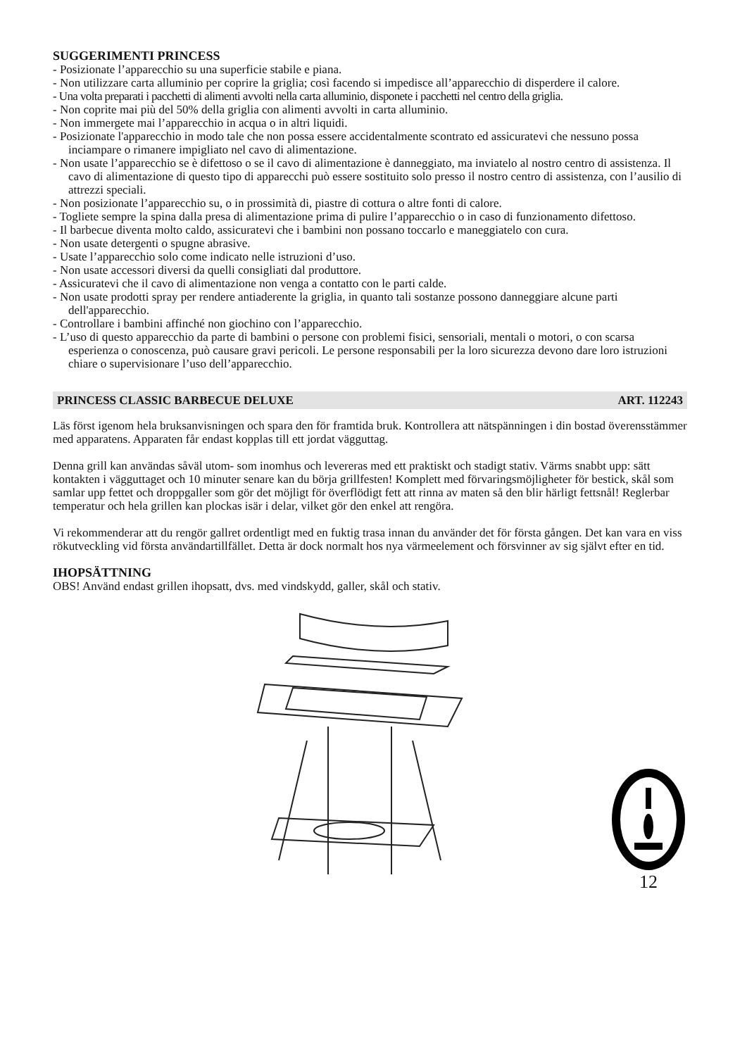SUGGERIMENTI PRINCESS
- Posizionate l’apparecchio su una superficie stabile e piana.
- Non utilizzare carta alluminio per coprire la griglia; così facendo si impedisce all’apparecchio di disperdere il calore.
- Una volta preparati i pacchetti di alimenti avvolti nella carta alluminio, disponete i pacchetti nel centro della griglia.
- Non coprite mai più del 50% della griglia con alimenti avvolti in carta alluminio.
- Non immergete mai l’apparecchio in acqua o in altri liquidi.
- Posizionate l'apparecchio in modo tale che non possa essere accidentalmente scontrato ed assicuratevi che nessuno possa inciampare o rimanere impigliato nel cavo di alimentazione.
- Non usate l’apparecchio se è difettoso o se il cavo di alimentazione è danneggiato, ma inviatelo al nostro centro di assistenza. Il cavo di alimentazione di questo tipo di apparecchi può essere sostituito solo presso il nostro centro di assistenza, con l’ausilio di attrezzi speciali.
- Non posizionate l’apparecchio su, o in prossimità di, piastre di cottura o altre fonti di calore.
- Togliete sempre la spina dalla presa di alimentazione prima di pulire l’apparecchio o in caso di funzionamento difettoso.
- Il barbecue diventa molto caldo, assicuratevi che i bambini non possano toccarlo e maneggiatelo con cura.
- Non usate detergenti o spugne abrasive.
- Usate l’apparecchio solo come indicato nelle istruzioni d’uso.
- Non usate accessori diversi da quelli consigliati dal produttore.
- Assicuratevi che il cavo di alimentazione non venga a contatto con le parti calde.
- Non usate prodotti spray per rendere antiaderente la griglia, in quanto tali sostanze possono danneggiare alcune parti dell'apparecchio.
- Controllare i bambini affinché non giochino con l’apparecchio.
- L’uso di questo apparecchio da parte di bambini o persone con problemi fisici, sensoriali, mentali o motori, o con scarsa esperienza o conoscenza, può causare gravi pericoli. Le persone responsabili per la loro sicurezza devono dare loro istruzioni chiare o supervisionare l’uso dell’apparecchio.
PRINCESS CLASSIC BARBECUE DELUXE ART. 112243
Läs först igenom hela bruksanvisningen och spara den för framtida bruk. Kontrollera att nätspänningen i din bostad överensstämmer med apparatens. Apparaten får endast kopplas till ett jordat vägguttag.
Denna grill kan användas såväl utom- som inomhus och levereras med ett praktiskt och stadigt stativ. Värms snabbt upp: sätt kontakten i vägguttaget och 10 minuter senare kan du börja grillfesten! Komplett med förvaringsmöjligheter för bestick, skål som samlar upp fettet och droppgaller som gör det möjligt för överflödigt fett att rinna av maten så den blir härligt fettsnål! Reglerbar temperatur och hela grillen kan plockas isär i delar, vilket gör den enkel att rengöra.
Vi rekommenderar att du rengör gallret ordentligt med en fuktig trasa innan du använder det för första gången. Det kan vara en viss rökutveckling vid första användartillfället. Detta är dock normalt hos nya värmeelement och försvinner av sig självt efter en tid.
IHOPSÄTTNING
OBS! Använd endast grillen ihopsatt, dvs. med vindskydd, galler, skål och stativ.
12